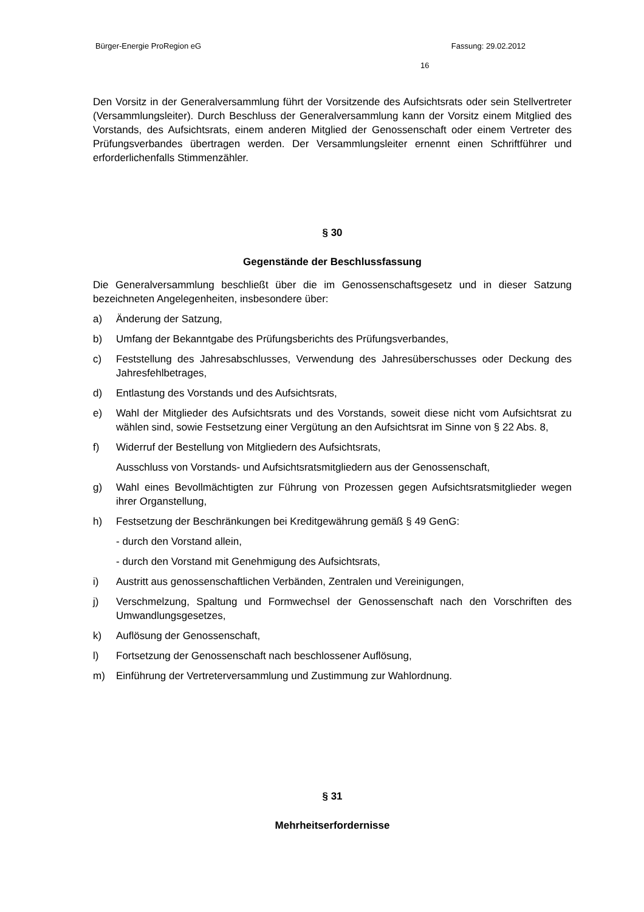Bürger-Energie ProRegion eG Fassung: 29.02.2012
16
Den Vorsitz in der Generalversammlung führt der Vorsitzende des Aufsichtsrats oder sein Stellvertreter (Versammlungsleiter). Durch Beschluss der Generalversammlung kann der Vorsitz einem Mitglied des Vorstands, des Aufsichtsrats, einem anderen Mitglied der Genossenschaft oder einem Vertreter des Prüfungsverbandes übertragen werden. Der Versammlungsleiter ernennt einen Schriftführer und erforderlichenfalls Stimmenzähler.
§ 30
Gegenstände der Beschlussfassung
Die Generalversammlung beschließt über die im Genossenschaftsgesetz und in dieser Satzung bezeichneten Angelegenheiten, insbesondere über:
a) Änderung der Satzung,
b) Umfang der Bekanntgabe des Prüfungsberichts des Prüfungsverbandes,
c) Feststellung des Jahresabschlusses, Verwendung des Jahresüberschusses oder Deckung des Jahresfehlbetrages,
d) Entlastung des Vorstands und des Aufsichtsrats,
e) Wahl der Mitglieder des Aufsichtsrats und des Vorstands, soweit diese nicht vom Aufsichtsrat zu wählen sind, sowie Festsetzung einer Vergütung an den Aufsichtsrat im Sinne von § 22 Abs. 8,
f) Widerruf der Bestellung von Mitgliedern des Aufsichtsrats,
Ausschluss von Vorstands- und Aufsichtsratsmitgliedern aus der Genossenschaft,
g) Wahl eines Bevollmächtigten zur Führung von Prozessen gegen Aufsichtsratsmitglieder wegen ihrer Organstellung,
h) Festsetzung der Beschränkungen bei Kreditgewährung gemäß § 49 GenG:
- durch den Vorstand allein,
- durch den Vorstand mit Genehmigung des Aufsichtsrats,
i) Austritt aus genossenschaftlichen Verbänden, Zentralen und Vereinigungen,
j) Verschmelzung, Spaltung und Formwechsel der Genossenschaft nach den Vorschriften des Umwandlungsgesetzes,
k) Auflösung der Genossenschaft,
l) Fortsetzung der Genossenschaft nach beschlossener Auflösung,
m) Einführung der Vertreterversammlung und Zustimmung zur Wahlordnung.
§ 31
Mehrheitserfordernisse